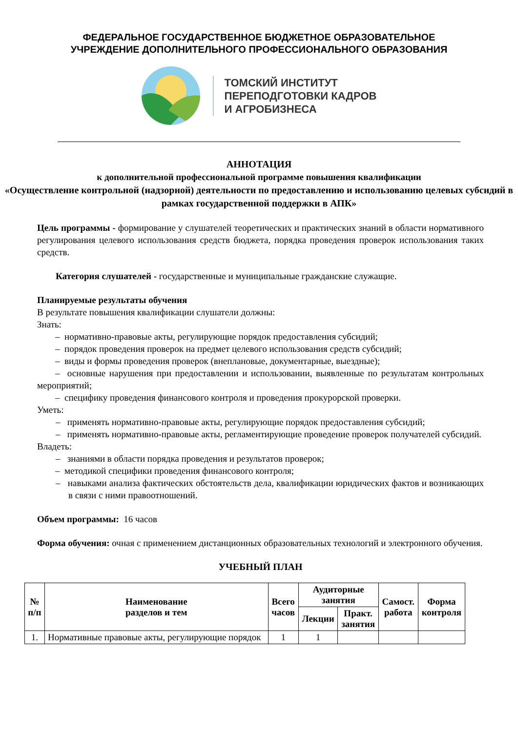ФЕДЕРАЛЬНОЕ ГОСУДАРСТВЕННОЕ БЮДЖЕТНОЕ ОБРАЗОВАТЕЛЬНОЕ
УЧРЕЖДЕНИЕ ДОПОЛНИТЕЛЬНОГО ПРОФЕССИОНАЛЬНОГО ОБРАЗОВАНИЯ
ТОМСКИЙ ИНСТИТУТ
ПЕРЕПОДГОТОВКИ КАДРОВ
И АГРОБИЗНЕСА
АННОТАЦИЯ
к дополнительной профессиональной программе повышения квалификации
«Осуществление контрольной (надзорной) деятельности по предоставлению и использованию целевых субсидий в рамках государственной поддержки в АПК»
Цель программы - формирование у слушателей теоретических и практических знаний в области нормативного регулирования целевого использования средств бюджета, порядка проведения проверок использования таких средств.
Категория слушателей - государственные и муниципальные гражданские служащие.
Планируемые результаты обучения
В результате повышения квалификации слушатели должны:
Знать:
– нормативно-правовые акты, регулирующие порядок предоставления субсидий;
– порядок проведения проверок на предмет целевого использования средств субсидий;
– виды и формы проведения проверок (внеплановые, документарные, выездные);
– основные нарушения при предоставлении и использовании, выявленные по результатам контрольных мероприятий;
– специфику проведения финансового контроля и проведения прокурорской проверки.
Уметь:
– применять нормативно-правовые акты, регулирующие порядок предоставления субсидий;
– применять нормативно-правовые акты, регламентирующие проведение проверок получателей субсидий.
Владеть:
– знаниями в области порядка проведения и результатов проверок;
– методикой специфики проведения финансового контроля;
– навыками анализа фактических обстоятельств дела, квалификации юридических фактов и возникающих в связи с ними правоотношений.
Объем программы: 16 часов
Форма обучения: очная с применением дистанционных образовательных технологий и электронного обучения.
УЧЕБНЫЙ ПЛАН
| № п/п | Наименование разделов и тем | Всего часов | Аудиторные занятия | | Самост. работа | Форма контроля |
| --- | --- | --- | --- | --- | --- | --- |
| | | | Лекции | Практ. занятия | | |
| 1. | Нормативные правовые акты, регулирующие порядок | 1 | 1 | | | |